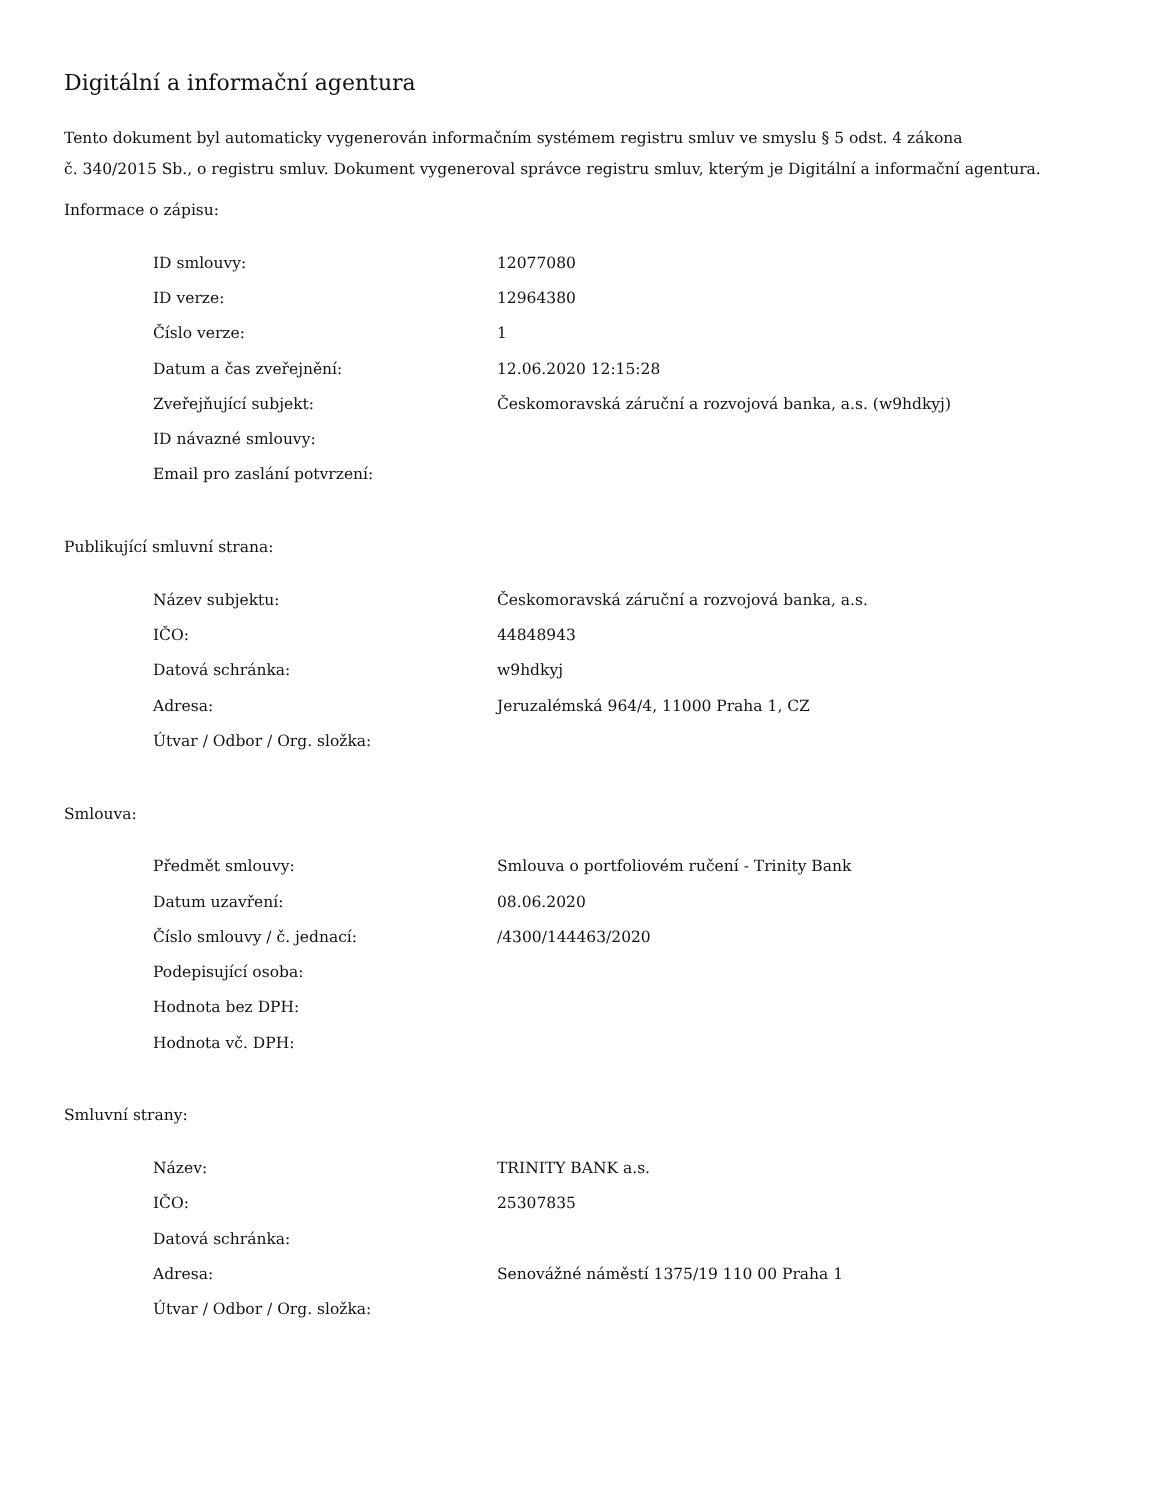Digitální a informační agentura
Tento dokument byl automaticky vygenerován informačním systémem registru smluv ve smyslu § 5 odst. 4 zákona
č. 340/2015 Sb., o registru smluv. Dokument vygeneroval správce registru smluv, kterým je Digitální a informační agentura.
Informace o zápisu:
| ID smlouvy: | 12077080 |
| ID verze: | 12964380 |
| Číslo verze: | 1 |
| Datum a čas zveřejnění: | 12.06.2020 12:15:28 |
| Zveřejňující subjekt: | Českomoravská záruční a rozvojová banka, a.s. (w9hdkyj) |
| ID návazné smlouvy: | |
| Email pro zaslání potvrzení: | |
Publikující smluvní strana:
| Název subjektu: | Českomoravská záruční a rozvojová banka, a.s. |
| IČO: | 44848943 |
| Datová schránka: | w9hdkyj |
| Adresa: | Jeruzalémská 964/4, 11000 Praha 1, CZ |
| Útvar / Odbor / Org. složka: | |
Smlouva:
| Předmět smlouvy: | Smlouva o portfoliovém ručení - Trinity Bank |
| Datum uzavření: | 08.06.2020 |
| Číslo smlouvy / č. jednací: | /4300/144463/2020 |
| Podepisující osoba: | |
| Hodnota bez DPH: | |
| Hodnota vč. DPH: | |
Smluvní strany:
| Název: | TRINITY BANK a.s. |
| IČO: | 25307835 |
| Datová schránka: | |
| Adresa: | Senovážné náměstí 1375/19 110 00 Praha 1 |
| Útvar / Odbor / Org. složka: | |